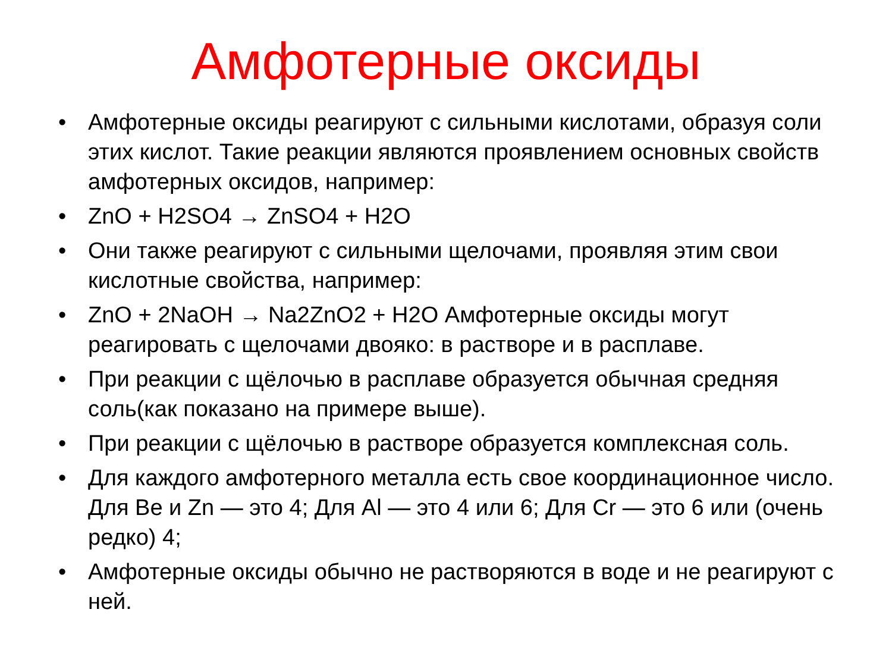Амфотерные оксиды
• Амфотерные оксиды реагируют с сильными кислотами, образуя соли этих кислот. Такие реакции являются проявлением основных свойств амфотерных оксидов, например:
• ZnO + H2SO4 → ZnSO4 + H2O
• Они также реагируют с сильными щелочами, проявляя этим свои кислотные свойства, например:
• ZnO + 2NaOH → Na2ZnO2 + H2O Амфотерные оксиды могут реагировать с щелочами двояко: в растворе и в расплаве.
• При реакции с щёлочью в расплаве образуется обычная средняя соль(как показано на примере выше).
• При реакции с щёлочью в растворе образуется комплексная соль.
• Для каждого амфотерного металла есть свое координационное число. Для Be и Zn — это 4; Для Al — это 4 или 6; Для Cr — это 6 или (очень редко) 4;
• Амфотерные оксиды обычно не растворяются в воде и не реагируют с ней.